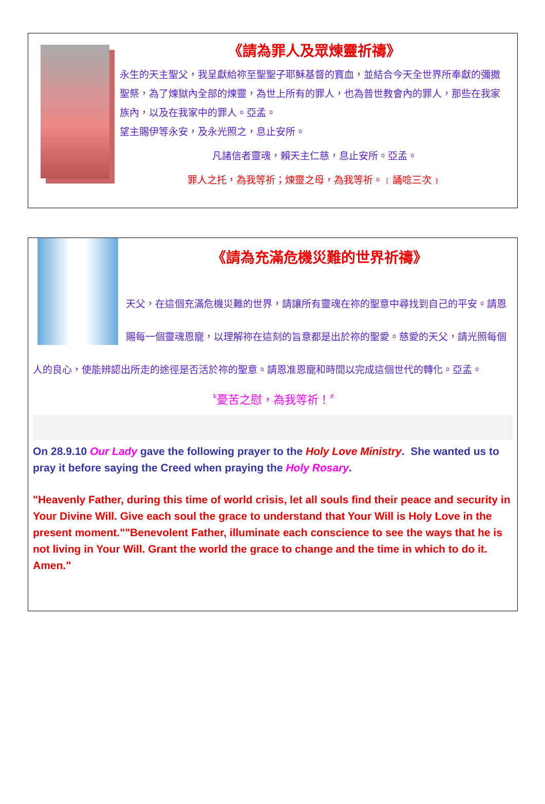《請為罪人及眾煉靈祈禱》
永生的天主聖父，我呈獻給祢至聖聖子耶穌基督的寶血，並結合今天全世界所奉獻的彌撒聖祭，為了煉獄內全部的煉靈，為世上所有的罪人，也為普世教會內的罪人，那些在我家族內，以及在我家中的罪人。亞孟。
望主賜伊等永安，及永光照之，息止安所。
凡諸信者靈魂，賴天主仁慈，息止安所。亞孟。
罪人之托，為我等祈；煉靈之母，為我等祈。﹝誦唸三次﹞
《請為充滿危機災難的世界祈禱》
天父，在這個充滿危機災難的世界，請讓所有靈魂在祢的聖意中尋找到自己的平安。請恩賜每一個靈魂恩寵，以理解祢在這刻的旨意都是出於祢的聖愛。慈愛的天父，請光照每個人的良心，使能辨認出所走的途徑是否活於祢的聖意。請恩准恩寵和時間以完成這個世代的轉化。亞孟。
〝憂苦之慰，為我等祈！〞
On 28.9.10 Our Lady gave the following prayer to the Holy Love Ministry. She wanted us to pray it before saying the Creed when praying the Holy Rosary.
"Heavenly Father, during this time of world crisis, let all souls find their peace and security in Your Divine Will. Give each soul the grace to understand that Your Will is Holy Love in the present moment.""Benevolent Father, illuminate each conscience to see the ways that he is not living in Your Will. Grant the world the grace to change and the time in which to do it. Amen."